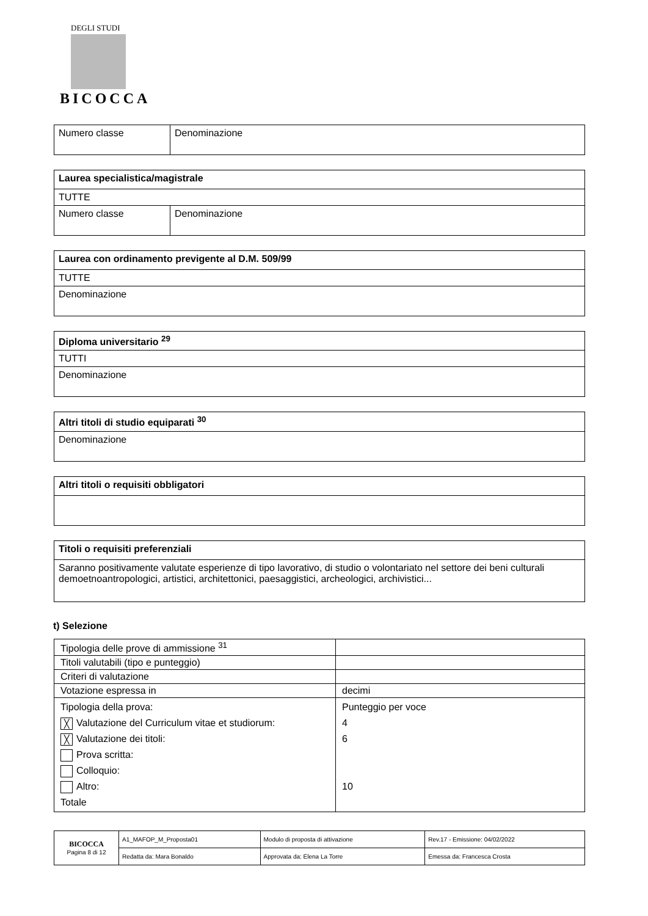DEGLI STUDI
BICOCCA
| Numero classe | Denominazione |
| Laurea specialistica/magistrale | |
| TUTTE | |
| Numero classe | Denominazione |
| Laurea con ordinamento previgente al D.M. 509/99 |
| TUTTE |
| Denominazione |
| Diploma universitario <sup>29</sup> |
| TUTTI |
| Denominazione |
| Altri titoli di studio equiparati <sup>30</sup> |
| Denominazione |
| Altri titoli o requisiti obbligatori |
| Titoli o requisiti preferenziali |
| Saranno positivamente valutate esperienze di tipo lavorativo, di studio o volontariato nel settore dei beni culturali demoetnoantropologici, artistici, architettonici, paesaggistici, archeologici, archivistici... |
t) Selezione
| Tipologia delle prove di ammissione <sup>31</sup> | |
| Titoli valutabili (tipo e punteggio) | |
| Criteri di valutazione | |
| Votazione espressa in | decimi |
| Tipologia della prova: ╳ Valutazione del Curriculum vitae et studiorum: ╳ Valutazione dei titoli: Prova scritta: Colloquio: Altro: Totale | Punteggio per voce 4 6 10 |
| BICOCCA Pagina 8 di 12 | A1_MAFOP_M_Proposta01 | Modulo di proposta di attivazione | Rev.17 - Emissione: 04/02/2022 |
| | Redatta da: Mara Bonaldo | Approvata da: Elena La Torre | Emessa da: Francesca Crosta |